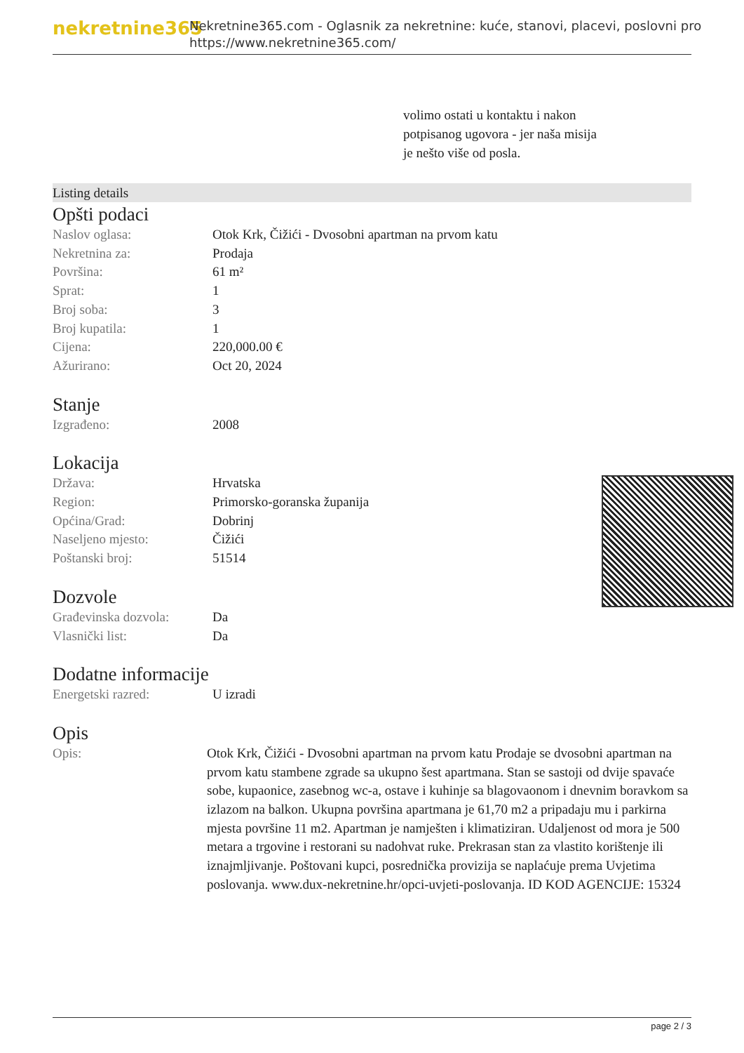nekretnine365
Nekretnine365.com - Oglasnik za nekretnine: kuće, stanovi, placevi, poslovni pro
https://www.nekretnine365.com/
volimo ostati u kontaktu i nakon potpisanog ugovora - jer naša misija je nešto više od posla.
Listing details
Opšti podaci
| Naslov oglasa: | Otok Krk, Čižići - Dvosobni apartman na prvom katu |
| Nekretnina za: | Prodaja |
| Površina: | 61 m² |
| Sprat: | 1 |
| Broj soba: | 3 |
| Broj kupatila: | 1 |
| Cijena: | 220,000.00 € |
| Ažurirano: | Oct 20, 2024 |
Stanje
| Izgrađeno: | 2008 |
Lokacija
| Država: | Hrvatska |
| Region: | Primorsko-goranska županija |
| Općina/Grad: | Dobrinj |
| Naseljeno mjesto: | Čižići |
| Poštanski broj: | 51514 |
Dozvole
| Građevinska dozvola: | Da |
| Vlasnički list: | Da |
Dodatne informacije
| Energetski razred: | U izradi |
Opis
| Opis: | Otok Krk, Čižići - Dvosobni apartman na prvom katu Prodaje se dvosobni apartman na prvom katu stambene zgrade sa ukupno šest apartmana. Stan se sastoji od dvije spavaće sobe, kupaonice, zasebnog wc-a, ostave i kuhinje sa blagovaonom i dnevnim boravkom sa izlazom na balkon. Ukupna površina apartmana je 61,70 m2 a pripadaju mu i parkirna mjesta površine 11 m2. Apartman je namješten i klimatiziran. Udaljenost od mora je 500 metara a trgovine i restorani su nadohvat ruke. Prekrasan stan za vlastito korištenje ili iznajmljivanje. Poštovani kupci, posrednička provizija se naplaćuje prema Uvjetima poslovanja. www.dux-nekretnine.hr/opci-uvjeti-poslovanja. ID KOD AGENCIJE: 15324 |
page 2 / 3